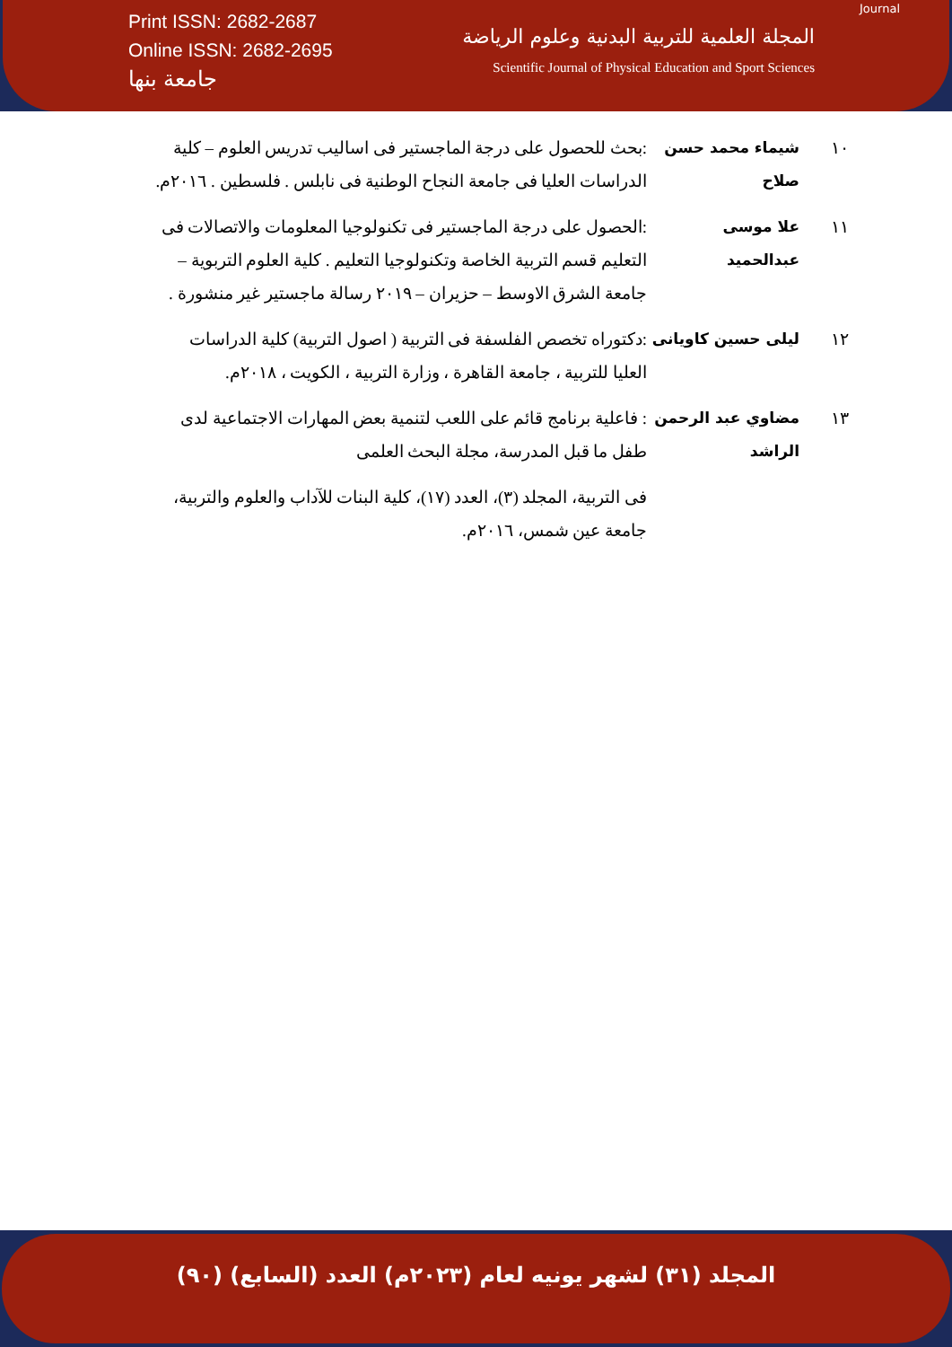Print ISSN: 2682-2687
Online ISSN: 2682-2695
جامعة بنها
Journal
المجلة العلمية للتربية البدنية وعلوم الرياضة
Scientific Journal of Physical Education and Sport Sciences
| ١٠ | شيماء محمد حسن صلاح | :بحث للحصول على درجة الماجستير فى اساليب تدريس العلوم – كلية الدراسات العليا فى جامعة النجاح الوطنية فى نابلس . فلسطين . ٢٠١٦م. |
| ١١ | علا موسى عبدالحميد | :الحصول على درجة الماجستير فى تكنولوجيا المعلومات والاتصالات فى التعليم قسم التربية الخاصة وتكنولوجيا التعليم . كلية العلوم التربوية – جامعة الشرق الاوسط – حزيران – ٢٠١٩ رسالة ماجستير غير منشورة . |
| ١٢ | ليلى حسين كاويانى | :دكتوراه تخصص الفلسفة فى التربية ( اصول التربية) كلية الدراسات العليا للتربية ، جامعة القاهرة ، وزارة التربية ، الكويت ، ٢٠١٨م. |
| ١٣ | مضاوي عبد الرحمن الراشد | : فاعلية برنامج قائم على اللعب لتنمية بعض المهارات الاجتماعية لدى طفل ما قبل المدرسة، مجلة البحث العلمى |
| | | فى التربية، المجلد (٣)، العدد (١٧)، كلية البنات للآداب والعلوم والتربية، جامعة عين شمس، ٢٠١٦م. |
المجلد (٣١) لشهر يونيه لعام (٢٠٢٣م) العدد (السابع) (٩٠)